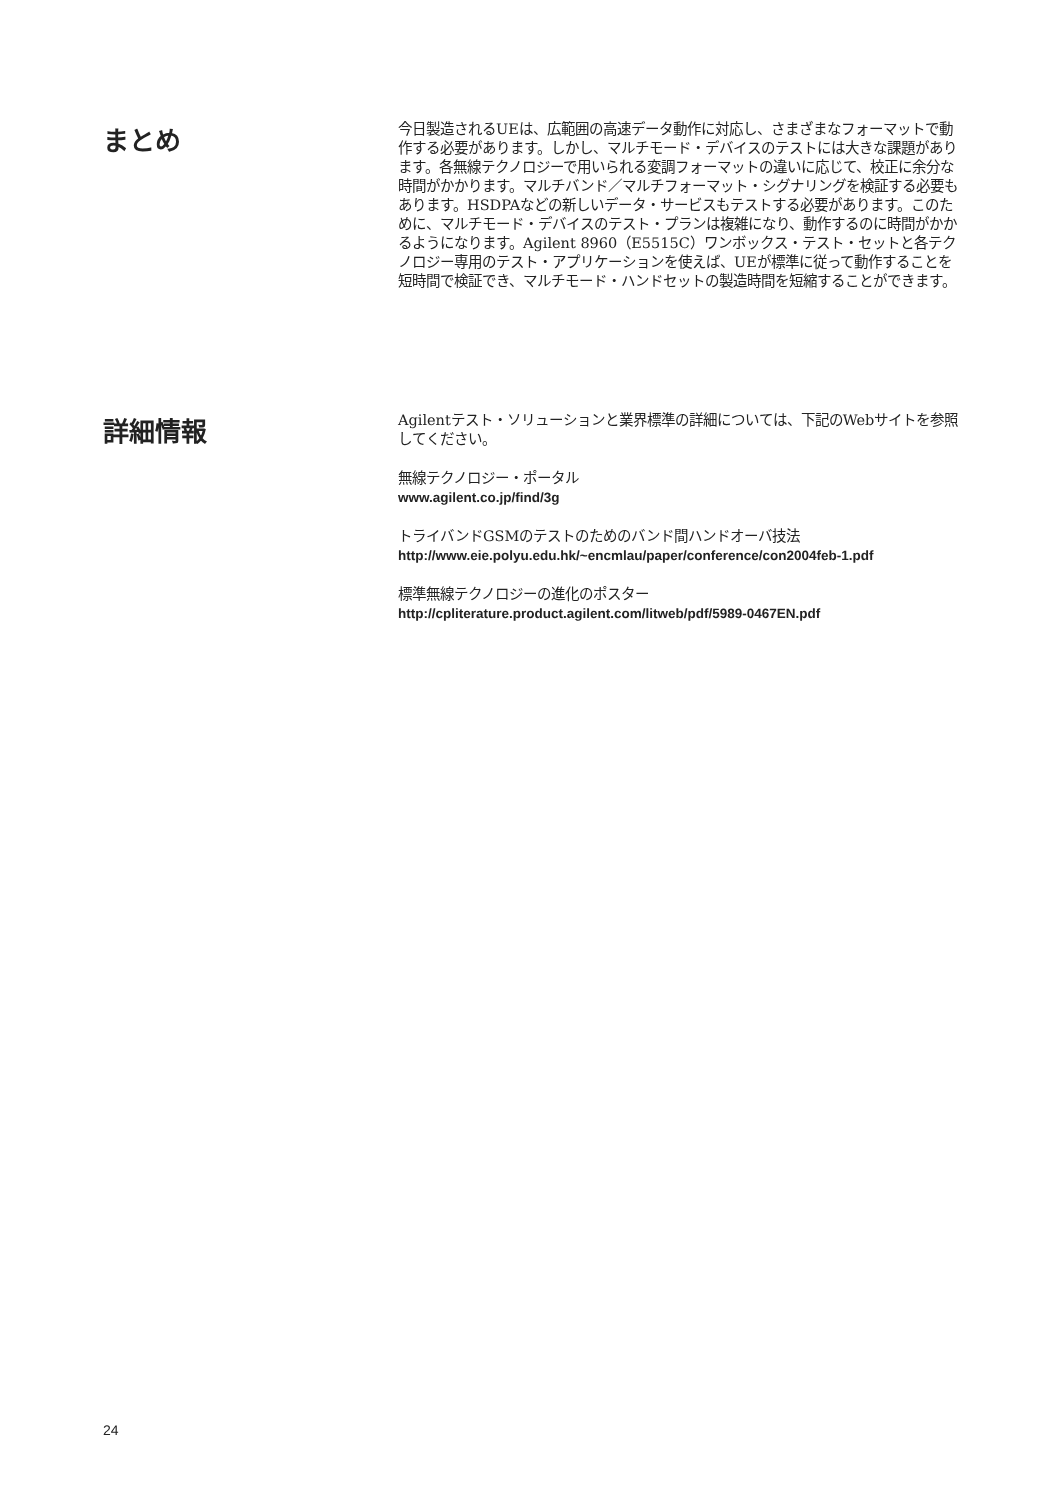まとめ
今日製造されるUEは、広範囲の高速データ動作に対応し、さまざまなフォーマットで動作する必要があります。しかし、マルチモード・デバイスのテストには大きな課題があります。各無線テクノロジーで用いられる変調フォーマットの違いに応じて、校正に余分な時間がかかります。マルチバンド／マルチフォーマット・シグナリングを検証する必要もあります。HSDPAなどの新しいデータ・サービスもテストする必要があります。このために、マルチモード・デバイスのテスト・プランは複雑になり、動作するのに時間がかかるようになります。Agilent 8960（E5515C）ワンボックス・テスト・セットと各テクノロジー専用のテスト・アプリケーションを使えば、UEが標準に従って動作することを短時間で検証でき、マルチモード・ハンドセットの製造時間を短縮することができます。
詳細情報
Agilentテスト・ソリューションと業界標準の詳細については、下記のWebサイトを参照してください。
無線テクノロジー・ポータル
www.agilent.co.jp/find/3g
トライバンドGSMのテストのためのバンド間ハンドオーバ技法
http://www.eie.polyu.edu.hk/~encmlau/paper/conference/con2004feb-1.pdf
標準無線テクノロジーの進化のポスター
http://cpliterature.product.agilent.com/litweb/pdf/5989-0467EN.pdf
24